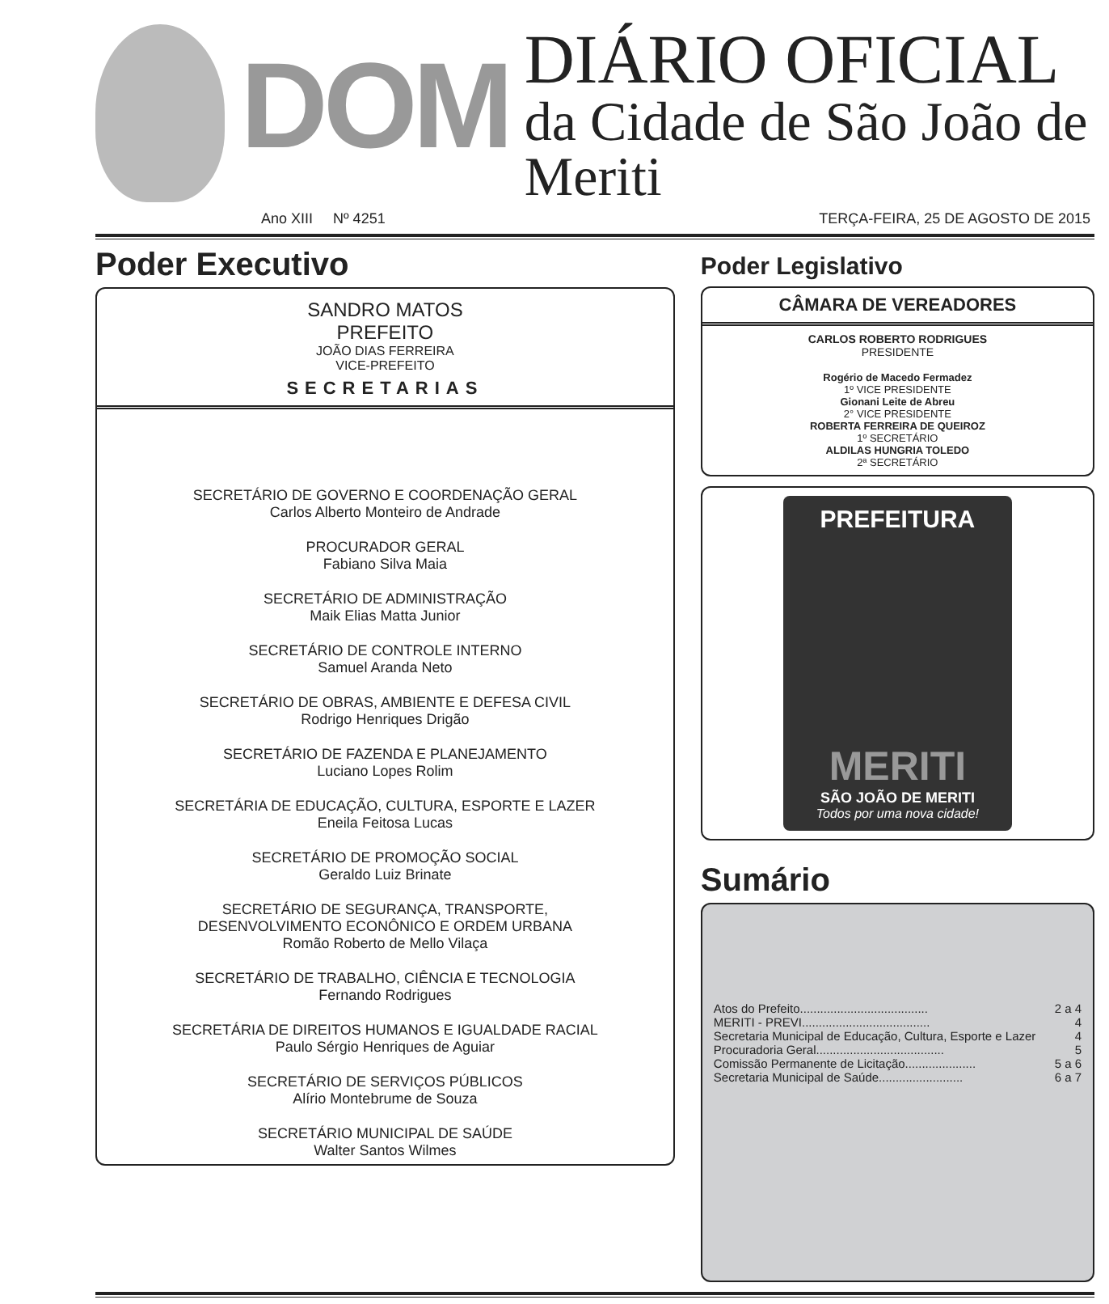DOM
DIÁRIO OFICIAL
da Cidade de São João de Meriti
Ano XIII Nº 4251 TERÇA-FEIRA, 25 DE AGOSTO DE 2015
Poder Executivo
SANDRO MATOS
PREFEITO
JOÃO DIAS FERREIRA
VICE-PREFEITO
SECRETARIAS
SECRETÁRIO DE GOVERNO E COORDENAÇÃO GERAL
Carlos Alberto Monteiro de Andrade
PROCURADOR GERAL
Fabiano Silva Maia
SECRETÁRIO DE ADMINISTRAÇÃO
Maik Elias Matta Junior
SECRETÁRIO DE CONTROLE INTERNO
Samuel Aranda Neto
SECRETÁRIO DE OBRAS, AMBIENTE E DEFESA CIVIL
Rodrigo Henriques Drigão
SECRETÁRIO DE FAZENDA E PLANEJAMENTO
Luciano Lopes Rolim
SECRETÁRIA DE EDUCAÇÃO, CULTURA, ESPORTE E LAZER
Eneila Feitosa Lucas
SECRETÁRIO DE PROMOÇÃO SOCIAL
Geraldo Luiz Brinate
SECRETÁRIO DE SEGURANÇA, TRANSPORTE,
DESENVOLVIMENTO ECONÔNICO E ORDEM URBANA
Romão Roberto de Mello Vilaça
SECRETÁRIO DE TRABALHO, CIÊNCIA E TECNOLOGIA
Fernando Rodrigues
SECRETÁRIA DE DIREITOS HUMANOS E IGUALDADE RACIAL
Paulo Sérgio Henriques de Aguiar
SECRETÁRIO DE SERVIÇOS PÚBLICOS
Alírio Montebrume de Souza
SECRETÁRIO MUNICIPAL DE SAÚDE
Walter Santos Wilmes
Poder Legislativo
CÂMARA DE VEREADORES
CARLOS ROBERTO RODRIGUES
PRESIDENTE
Rogério de Macedo Fermadez
1º VICE PRESIDENTE
Gionani Leite de Abreu
2° VICE PRESIDENTE
ROBERTA FERREIRA DE QUEIROZ
1º SECRETÁRIO
ALDILAS HUNGRIA TOLEDO
2ª SECRETÁRIO
PREFEITURA
MERITI
SÃO JOÃO DE MERITI
Todos por uma nova cidade!
Sumário
Atos do Prefeito...................................... 2 a 4
MERITI - PREVI...................................... 4
Secretaria Municipal de Educação, Cultura, Esporte e Lazer 4
Procuradoria Geral...................................... 5
Comissão Permanente de Licitação..................... 5 a 6
Secretaria Municipal de Saúde......................... 6 a 7